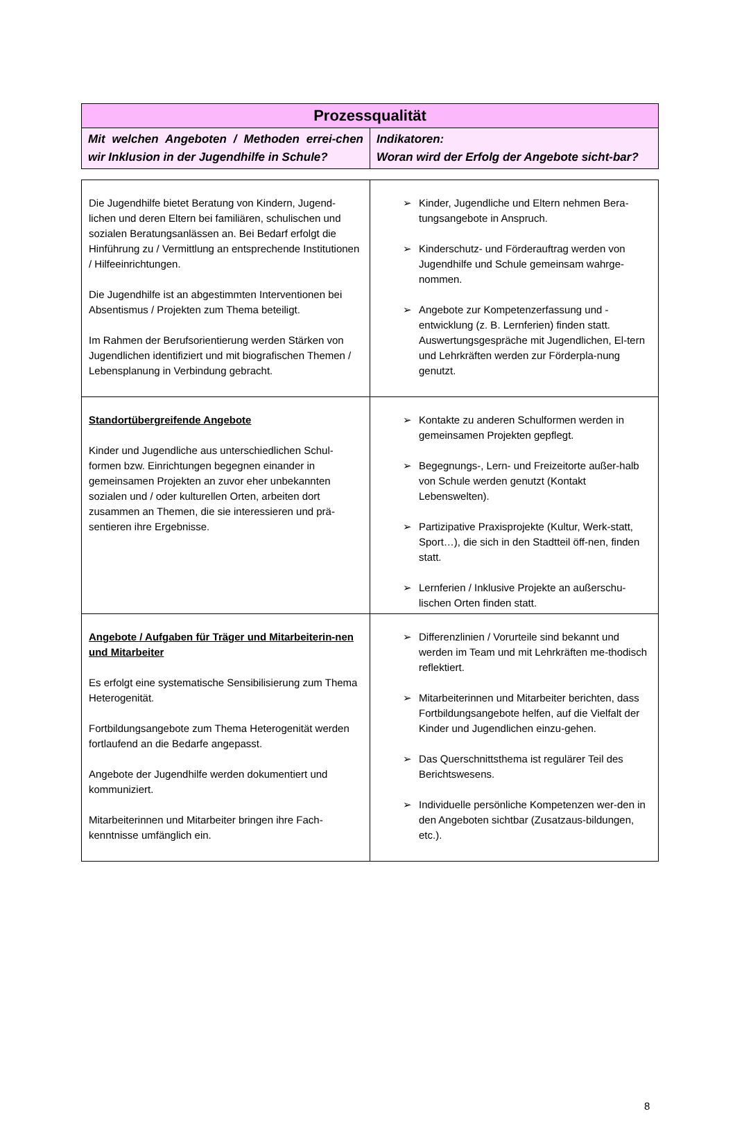| Prozessqualität | |
| --- | --- |
| Mit welchen Angeboten / Methoden errei-chen wir Inklusion in der Jugendhilfe in Schule? | Indikatoren: Woran wird der Erfolg der Angebote sicht-bar? |
| Die Jugendhilfe bietet Beratung von Kindern, Jugend-lichen und deren Eltern bei familiären, schulischen und sozialen Beratungsanlässen an. Bei Bedarf erfolgt die Hinführung zu / Vermittlung an entsprechende Institutionen / Hilfeeinrichtungen. Die Jugendhilfe ist an abgestimmten Interventionen bei Absentismus / Projekten zum Thema beteiligt. Im Rahmen der Berufsorientierung werden Stärken von Jugendlichen identifiziert und mit biografischen Themen / Lebensplanung in Verbindung gebracht. | ➢ Kinder, Jugendliche und Eltern nehmen Bera-tungsangebote in Anspruch. ➢ Kinderschutz- und Förderauftrag werden von Jugendhilfe und Schule gemeinsam wahrge-nommen. ➢ Angebote zur Kompetenzerfassung und -entwicklung (z. B. Lernferien) finden statt. Auswertungsgespräche mit Jugendlichen, El-tern und Lehrkräften werden zur Förderpla-nung genutzt. |
| Standortübergreifende Angebote Kinder und Jugendliche aus unterschiedlichen Schul-formen bzw. Einrichtungen begegnen einander in gemeinsamen Projekten an zuvor eher unbekannten sozialen und / oder kulturellen Orten, arbeiten dort zusammen an Themen, die sie interessieren und prä-sentieren ihre Ergebnisse. | ➢ Kontakte zu anderen Schulformen werden in gemeinsamen Projekten gepflegt. ➢ Begegnungs-, Lern- und Freizeitorte außer-halb von Schule werden genutzt (Kontakt Lebenswelten). ➢ Partizipative Praxisprojekte (Kultur, Werk-statt, Sport…), die sich in den Stadtteil öff-nen, finden statt. ➢ Lernferien / Inklusive Projekte an außerschu-lischen Orten finden statt. |
| Angebote / Aufgaben für Träger und Mitarbeiterin-nen und Mitarbeiter Es erfolgt eine systematische Sensibilisierung zum Thema Heterogenität. Fortbildungsangebote zum Thema Heterogenität werden fortlaufend an die Bedarfe angepasst. Angebote der Jugendhilfe werden dokumentiert und kommuniziert. Mitarbeiterinnen und Mitarbeiter bringen ihre Fach-kenntnisse umfänglich ein. | ➢ Differenzlinien / Vorurteile sind bekannt und werden im Team und mit Lehrkräften me-thodisch reflektiert. ➢ Mitarbeiterinnen und Mitarbeiter berichten, dass Fortbildungsangebote helfen, auf die Vielfalt der Kinder und Jugendlichen einzu-gehen. ➢ Das Querschnittsthema ist regulärer Teil des Berichtswesens. ➢ Individuelle persönliche Kompetenzen wer-den in den Angeboten sichtbar (Zusatzaus-bildungen, etc.). |
8